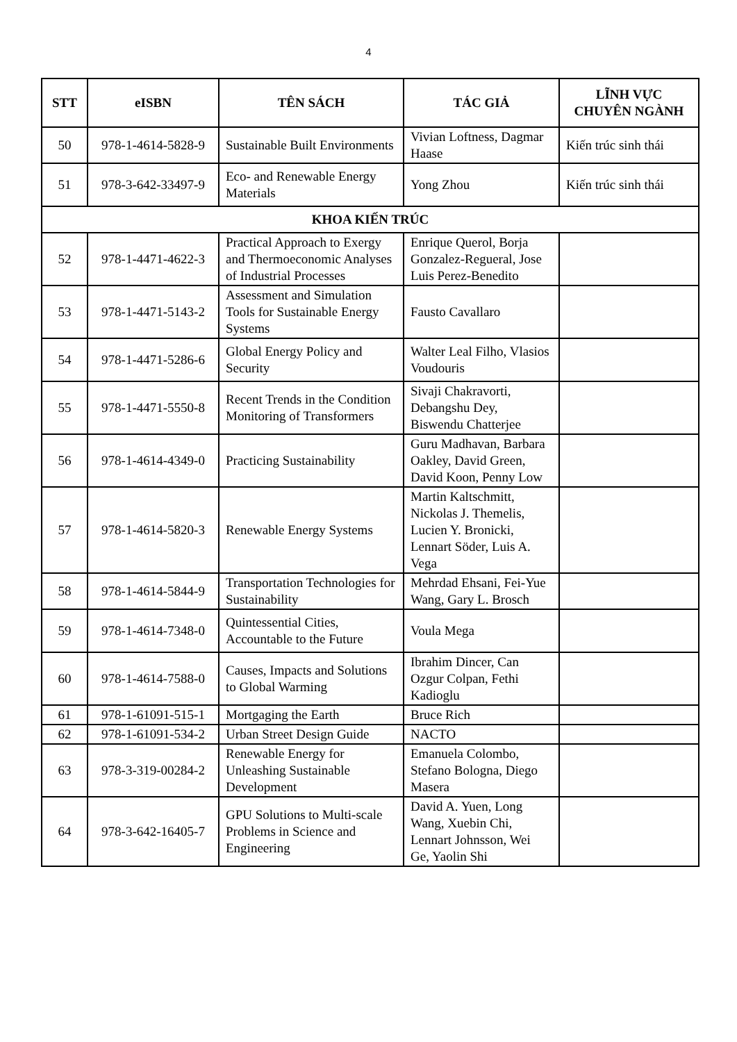4
| STT | eISBN | TÊN SÁCH | TÁC GIẢ | LĨNH VỰC CHUYÊN NGÀNH |
| --- | --- | --- | --- | --- |
| 50 | 978-1-4614-5828-9 | Sustainable Built Environments | Vivian Loftness, Dagmar Haase | Kiến trúc sinh thái |
| 51 | 978-3-642-33497-9 | Eco- and Renewable Energy Materials | Yong Zhou | Kiến trúc sinh thái |
| KHOA KIẾN TRÚC | | | | |
| 52 | 978-1-4471-4622-3 | Practical Approach to Exergy and Thermoeconomic Analyses of Industrial Processes | Enrique Querol, Borja Gonzalez-Regueral, Jose Luis Perez-Benedito | |
| 53 | 978-1-4471-5143-2 | Assessment and Simulation Tools for Sustainable Energy Systems | Fausto Cavallaro | |
| 54 | 978-1-4471-5286-6 | Global Energy Policy and Security | Walter Leal Filho, Vlasios Voudouris | |
| 55 | 978-1-4471-5550-8 | Recent Trends in the Condition Monitoring of Transformers | Sivaji Chakravorti, Debangshu Dey, Biswendu Chatterjee | |
| 56 | 978-1-4614-4349-0 | Practicing Sustainability | Guru Madhavan, Barbara Oakley, David Green, David Koon, Penny Low | |
| 57 | 978-1-4614-5820-3 | Renewable Energy Systems | Martin Kaltschmitt, Nickolas J. Themelis, Lucien Y. Bronicki, Lennart Söder, Luis A. Vega | |
| 58 | 978-1-4614-5844-9 | Transportation Technologies for Sustainability | Mehrdad Ehsani, Fei-Yue Wang, Gary L. Brosch | |
| 59 | 978-1-4614-7348-0 | Quintessential Cities, Accountable to the Future | Voula Mega | |
| 60 | 978-1-4614-7588-0 | Causes, Impacts and Solutions to Global Warming | Ibrahim Dincer, Can Ozgur Colpan, Fethi Kadioglu | |
| 61 | 978-1-61091-515-1 | Mortgaging the Earth | Bruce Rich | |
| 62 | 978-1-61091-534-2 | Urban Street Design Guide | NACTO | |
| 63 | 978-3-319-00284-2 | Renewable Energy for Unleashing Sustainable Development | Emanuela Colombo, Stefano Bologna, Diego Masera | |
| 64 | 978-3-642-16405-7 | GPU Solutions to Multi-scale Problems in Science and Engineering | David A. Yuen, Long Wang, Xuebin Chi, Lennart Johnsson, Wei Ge, Yaolin Shi | |